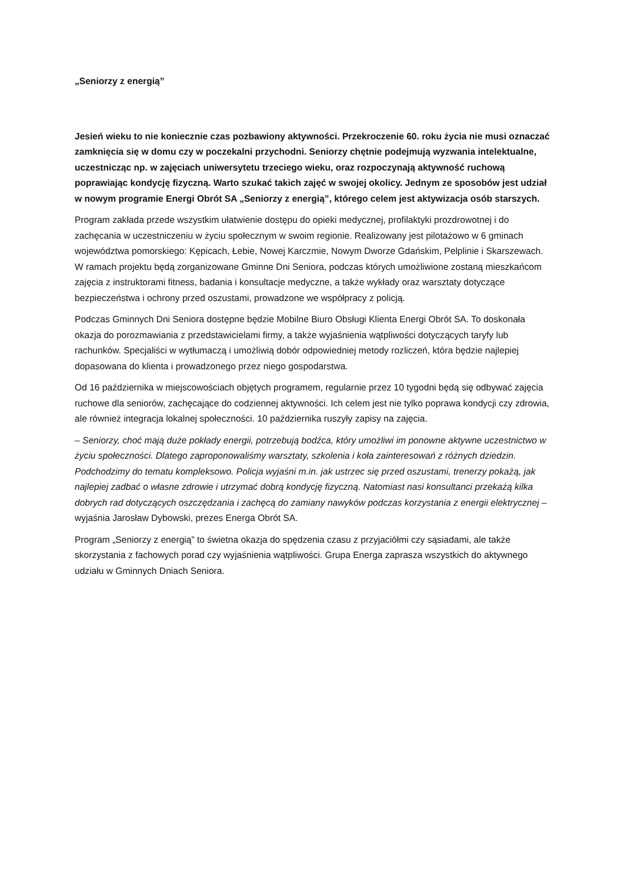„Seniorzy z energią”
Jesień wieku to nie koniecznie czas pozbawiony aktywności. Przekroczenie 60. roku życia nie musi oznaczać zamknięcia się w domu czy w poczekalni przychodni. Seniorzy chętnie podejmują wyzwania intelektualne, uczestnicząc np. w zajęciach uniwersytetu trzeciego wieku, oraz rozpoczynają aktywność ruchową poprawiając kondycję fizyczną. Warto szukać takich zajęć w swojej okolicy. Jednym ze sposobów jest udział w nowym programie Energi Obrót SA „Seniorzy z energią”, którego celem jest aktywizacja osób starszych.
Program zakłada przede wszystkim ułatwienie dostępu do opieki medycznej, profilaktyki prozdrowotnej i do zachęcania w uczestniczeniu w życiu społecznym w swoim regionie. Realizowany jest pilotażowo w 6 gminach województwa pomorskiego: Kępicach, Łebie, Nowej Karczmie, Nowym Dworze Gdańskim, Pelplinie i Skarszewach. W ramach projektu będą zorganizowane Gminne Dni Seniora, podczas których umożliwione zostaną mieszkańcom zajęcia z instruktorami fitness, badania i konsultacje medyczne, a także wykłady oraz warsztaty dotyczące bezpieczeństwa i ochrony przed oszustami, prowadzone we współpracy z policją.
Podczas Gminnych Dni Seniora dostępne będzie Mobilne Biuro Obsługi Klienta Energi Obrót SA. To doskonała okazja do porozmawiania z przedstawicielami firmy, a także wyjaśnienia wątpliwości dotyczących taryfy lub rachunków. Specjaliści w wytłumaczą i umożliwią dobór odpowiedniej metody rozliczeń, która będzie najlepiej dopasowana do klienta i prowadzonego przez niego gospodarstwa.
Od 16 października w miejscowościach objętych programem, regularnie przez 10 tygodni będą się odbywać zajęcia ruchowe dla seniorów, zachęcające do codziennej aktywności. Ich celem jest nie tylko poprawa kondycji czy zdrowia, ale również integracja lokalnej społeczności. 10 października ruszyły zapisy na zajęcia.
– Seniorzy, choć mają duże pokłady energii, potrzebują bodźca, który umożliwi im ponowne aktywne uczestnictwo w życiu społeczności. Dlatego zaproponowaliśmy warsztaty, szkolenia i koła zainteresowań z różnych dziedzin. Podchodzimy do tematu kompleksowo. Policja wyjaśni m.in. jak ustrzec się przed oszustami, trenerzy pokażą, jak najlepiej zadbać o własne zdrowie i utrzymać dobrą kondycję fizyczną. Natomiast nasi konsultanci przekażą kilka dobrych rad dotyczących oszczędzania i zachęcą do zamiany nawyków podczas korzystania z energii elektrycznej – wyjaśnia Jarosław Dybowski, prezes Energa Obrót SA.
Program „Seniorzy z energią” to świetna okazja do spędzenia czasu z przyjaciółmi czy sąsiadami, ale także skorzystania z fachowych porad czy wyjaśnienia wątpliwości. Grupa Energa zaprasza wszystkich do aktywnego udziału w Gminnych Dniach Seniora.